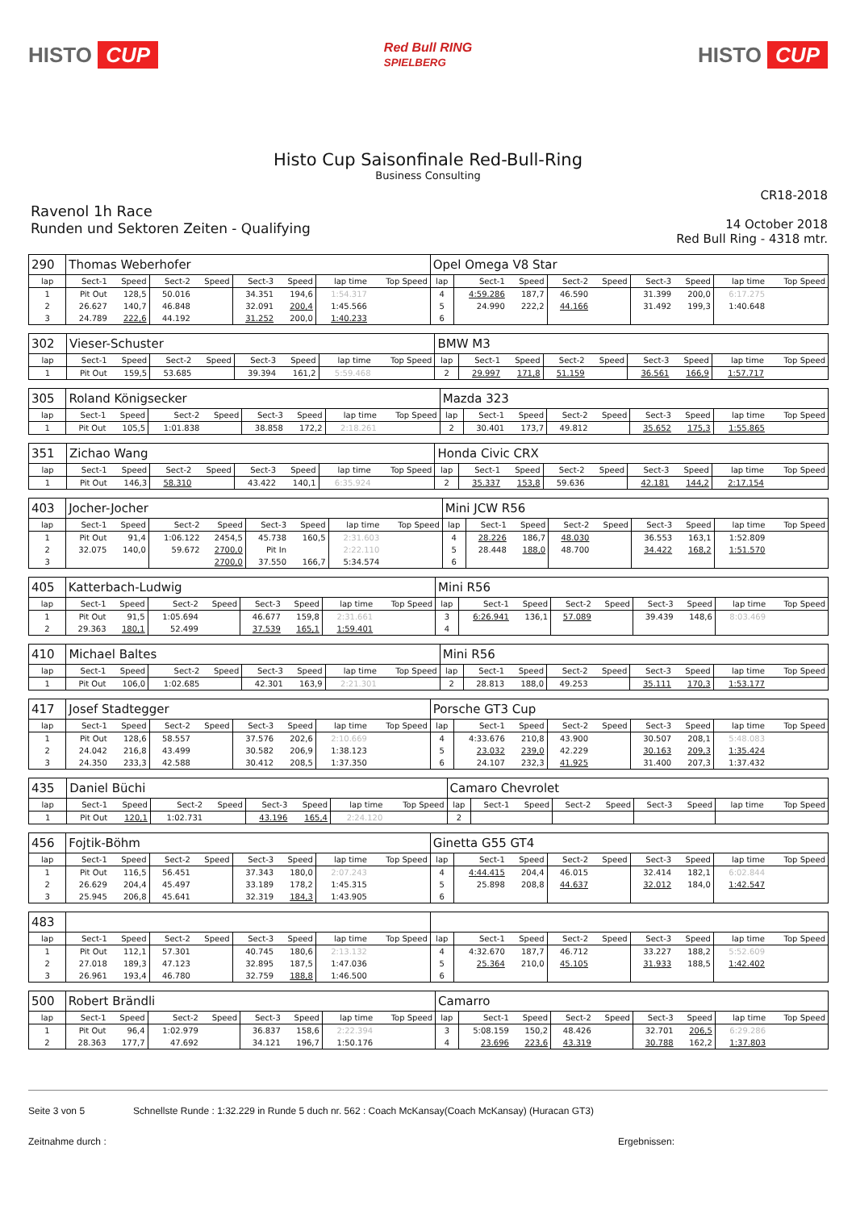HISTO CUP
Red Bull RING
SPIELBERG
HISTO CUP
Histo Cup Saisonfinale Red-Bull-Ring
Business Consulting
CR18-2018
Ravenol 1h Race
Runden und Sektoren Zeiten - Qualifying
14 October 2018
Red Bull Ring - 4318 mtr.
| 290 | Thomas Weberhofer | | | | | | | | Opel Omega V8 Star | | | | | | | | |
| lap | Sect-1 | Speed | Sect-2 | Speed | Sect-3 | Speed | lap time | Top Speed | lap | Sect-1 | Speed | Sect-2 | Speed | Sect-3 | Speed | lap time | Top Speed |
| 1 | Pit Out | 128,5 | 50.016 | | 34.351 | 194,6 | 1:54.317 | | 4 | 4:59.286 | 187,7 | 46.590 | | 31.399 | 200,0 | 6:17.275 | |
| 2 | 26.627 | 140,7 | 46.848 | | 32.091 | 200,4 | 1:45.566 | | 5 | 24.990 | 222,2 | 44.166 | | 31.492 | 199,3 | 1:40.648 | |
| 3 | 24.789 | 222,6 | 44.192 | | 31.252 | 200,0 | 1:40.233 | | 6 | | | | | | | | |
| 302 | Vieser-Schuster | | | | | | | | BMW M3 | | | | | | | | |
| lap | Sect-1 | Speed | Sect-2 | Speed | Sect-3 | Speed | lap time | Top Speed | lap | Sect-1 | Speed | Sect-2 | Speed | Sect-3 | Speed | lap time | Top Speed |
| 1 | Pit Out | 159,5 | 53.685 | | 39.394 | 161,2 | 5:59.468 | | 2 | 29.997 | 171,8 | 51.159 | | 36.561 | 166,9 | 1:57.717 | |
| 305 | Roland Königsecker | | | | | | | | Mazda 323 | | | | | | | | |
| lap | Sect-1 | Speed | Sect-2 | Speed | Sect-3 | Speed | lap time | Top Speed | lap | Sect-1 | Speed | Sect-2 | Speed | Sect-3 | Speed | lap time | Top Speed |
| 1 | Pit Out | 105,5 | 1:01.838 | | 38.858 | 172,2 | 2:18.261 | | 2 | 30.401 | 173,7 | 49.812 | | 35.652 | 175,3 | 1:55.865 | |
| 351 | Zichao Wang | | | | | | | | Honda Civic CRX | | | | | | | | |
| lap | Sect-1 | Speed | Sect-2 | Speed | Sect-3 | Speed | lap time | Top Speed | lap | Sect-1 | Speed | Sect-2 | Speed | Sect-3 | Speed | lap time | Top Speed |
| 1 | Pit Out | 146,3 | 58.310 | | 43.422 | 140,1 | 6:35.924 | | 2 | 35.337 | 153,8 | 59.636 | | 42.181 | 144,2 | 2:17.154 | |
| 403 | Jocher-Jocher | | | | | | | | Mini JCW R56 | | | | | | | | |
| lap | Sect-1 | Speed | Sect-2 | Speed | Sect-3 | Speed | lap time | Top Speed | lap | Sect-1 | Speed | Sect-2 | Speed | Sect-3 | Speed | lap time | Top Speed |
| 1 | Pit Out | 91,4 | 1:06.122 | 2454,5 | 45.738 | 160,5 | 2:31.603 | | 4 | 28.226 | 186,7 | 48.030 | | 36.553 | 163,1 | 1:52.809 | |
| 2 | 32.075 | 140,0 | 59.672 | 2700,0 | Pit In | | 2:22.110 | | 5 | 28.448 | 188,0 | 48.700 | | 34.422 | 168,2 | 1:51.570 | |
| 3 | | | | 2700,0 | 37.550 | 166,7 | 5:34.574 | | 6 | | | | | | | | |
| 405 | Katterbach-Ludwig | | | | | | | | Mini R56 | | | | | | | | |
| lap | Sect-1 | Speed | Sect-2 | Speed | Sect-3 | Speed | lap time | Top Speed | lap | Sect-1 | Speed | Sect-2 | Speed | Sect-3 | Speed | lap time | Top Speed |
| 1 | Pit Out | 91,5 | 1:05.694 | | 46.677 | 159,8 | 2:31.661 | | 3 | 6:26.941 | 136,1 | 57.089 | | 39.439 | 148,6 | 8:03.469 | |
| 2 | 29.363 | 180,1 | 52.499 | | 37.539 | 165,1 | 1:59.401 | | 4 | | | | | | | | |
| 410 | Michael Baltes | | | | | | | | Mini R56 | | | | | | | | |
| lap | Sect-1 | Speed | Sect-2 | Speed | Sect-3 | Speed | lap time | Top Speed | lap | Sect-1 | Speed | Sect-2 | Speed | Sect-3 | Speed | lap time | Top Speed |
| 1 | Pit Out | 106,0 | 1:02.685 | | 42.301 | 163,9 | 2:21.301 | | 2 | 28.813 | 188,0 | 49.253 | | 35.111 | 170,3 | 1:53.177 | |
| 417 | Josef Stadtegger | | | | | | | | Porsche GT3 Cup | | | | | | | | |
| lap | Sect-1 | Speed | Sect-2 | Speed | Sect-3 | Speed | lap time | Top Speed | lap | Sect-1 | Speed | Sect-2 | Speed | Sect-3 | Speed | lap time | Top Speed |
| 1 | Pit Out | 128,6 | 58.557 | | 37.576 | 202,6 | 2:10.669 | | 4 | 4:33.676 | 210,8 | 43.900 | | 30.507 | 208,1 | 5:48.083 | |
| 2 | 24.042 | 216,8 | 43.499 | | 30.582 | 206,9 | 1:38.123 | | 5 | 23.032 | 239,0 | 42.229 | | 30.163 | 209,3 | 1:35.424 | |
| 3 | 24.350 | 233,3 | 42.588 | | 30.412 | 208,5 | 1:37.350 | | 6 | 24.107 | 232,3 | 41.925 | | 31.400 | 207,3 | 1:37.432 | |
| 435 | Daniel Büchi | | | | | | | | Camaro Chevrolet | | | | | | | | |
| lap | Sect-1 | Speed | Sect-2 | Speed | Sect-3 | Speed | lap time | Top Speed | lap | Sect-1 | Speed | Sect-2 | Speed | Sect-3 | Speed | lap time | Top Speed |
| 1 | Pit Out | 120,1 | 1:02.731 | | 43.196 | 165,4 | 2:24.120 | | 2 | | | | | | | | |
| 456 | Fojtik-Böhm | | | | | | | | Ginetta G55 GT4 | | | | | | | | |
| lap | Sect-1 | Speed | Sect-2 | Speed | Sect-3 | Speed | lap time | Top Speed | lap | Sect-1 | Speed | Sect-2 | Speed | Sect-3 | Speed | lap time | Top Speed |
| 1 | Pit Out | 116,5 | 56.451 | | 37.343 | 180,0 | 2:07.243 | | 4 | 4:44.415 | 204,4 | 46.015 | | 32.414 | 182,1 | 6:02.844 | |
| 2 | 26.629 | 204,4 | 45.497 | | 33.189 | 178,2 | 1:45.315 | | 5 | 25.898 | 208,8 | 44.637 | | 32.012 | 184,0 | 1:42.547 | |
| 3 | 25.945 | 206,8 | 45.641 | | 32.319 | 184,3 | 1:43.905 | | 6 | | | | | | | | |
| 483 | | | | | | | | | | | | | | | | | |
| lap | Sect-1 | Speed | Sect-2 | Speed | Sect-3 | Speed | lap time | Top Speed | lap | Sect-1 | Speed | Sect-2 | Speed | Sect-3 | Speed | lap time | Top Speed |
| 1 | Pit Out | 112,1 | 57.301 | | 40.745 | 180,6 | 2:13.132 | | 4 | 4:32.670 | 187,7 | 46.712 | | 33.227 | 188,2 | 5:52.609 | |
| 2 | 27.018 | 189,3 | 47.123 | | 32.895 | 187,5 | 1:47.036 | | 5 | 25.364 | 210,0 | 45.105 | | 31.933 | 188,5 | 1:42.402 | |
| 3 | 26.961 | 193,4 | 46.780 | | 32.759 | 188,8 | 1:46.500 | | 6 | | | | | | | | |
| 500 | Robert Brändli | | | | | | | | Camarro | | | | | | | | |
| lap | Sect-1 | Speed | Sect-2 | Speed | Sect-3 | Speed | lap time | Top Speed | lap | Sect-1 | Speed | Sect-2 | Speed | Sect-3 | Speed | lap time | Top Speed |
| 1 | Pit Out | 96,4 | 1:02.979 | | 36.837 | 158,6 | 2:22.394 | | 3 | 5:08.159 | 150,2 | 48.426 | | 32.701 | 206,5 | 6:29.286 | |
| 2 | 28.363 | 177,7 | 47.692 | | 34.121 | 196,7 | 1:50.176 | | 4 | 23.696 | 223,6 | 43.319 | | 30.788 | 162,2 | 1:37.803 | |
Seite 3 von 5 Schnellste Runde : 1:32.229 in Runde 5 duch nr. 562 : Coach McKansay(Coach McKansay) (Huracan GT3)
Zeitnahme durch : Ergebnissen: